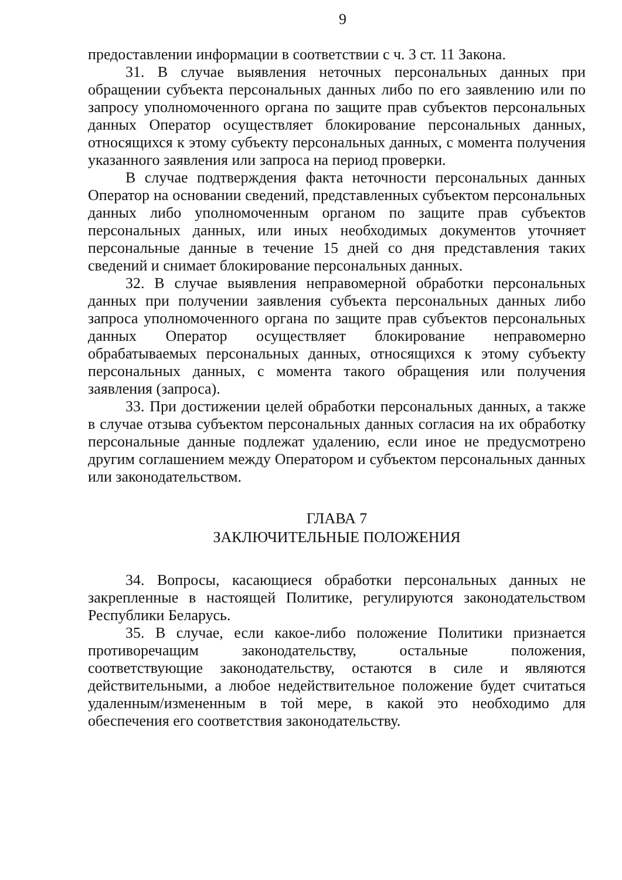9
предоставлении информации в соответствии с ч. 3 ст. 11 Закона.
31. В случае выявления неточных персональных данных при обращении субъекта персональных данных либо по его заявлению или по запросу уполномоченного органа по защите прав субъектов персональных данных Оператор осуществляет блокирование персональных данных, относящихся к этому субъекту персональных данных, с момента получения указанного заявления или запроса на период проверки.
В случае подтверждения факта неточности персональных данных Оператор на основании сведений, представленных субъектом персональных данных либо уполномоченным органом по защите прав субъектов персональных данных, или иных необходимых документов уточняет персональные данные в течение 15 дней со дня представления таких сведений и снимает блокирование персональных данных.
32. В случае выявления неправомерной обработки персональных данных при получении заявления субъекта персональных данных либо запроса уполномоченного органа по защите прав субъектов персональных данных Оператор осуществляет блокирование неправомерно обрабатываемых персональных данных, относящихся к этому субъекту персональных данных, с момента такого обращения или получения заявления (запроса).
33. При достижении целей обработки персональных данных, а также в случае отзыва субъектом персональных данных согласия на их обработку персональные данные подлежат удалению, если иное не предусмотрено другим соглашением между Оператором и субъектом персональных данных или законодательством.
ГЛАВА 7
ЗАКЛЮЧИТЕЛЬНЫЕ ПОЛОЖЕНИЯ
34. Вопросы, касающиеся обработки персональных данных не закрепленные в настоящей Политике, регулируются законодательством Республики Беларусь.
35. В случае, если какое-либо положение Политики признается противоречащим законодательству, остальные положения, соответствующие законодательству, остаются в силе и являются действительными, а любое недействительное положение будет считаться удаленным/измененным в той мере, в какой это необходимо для обеспечения его соответствия законодательству.